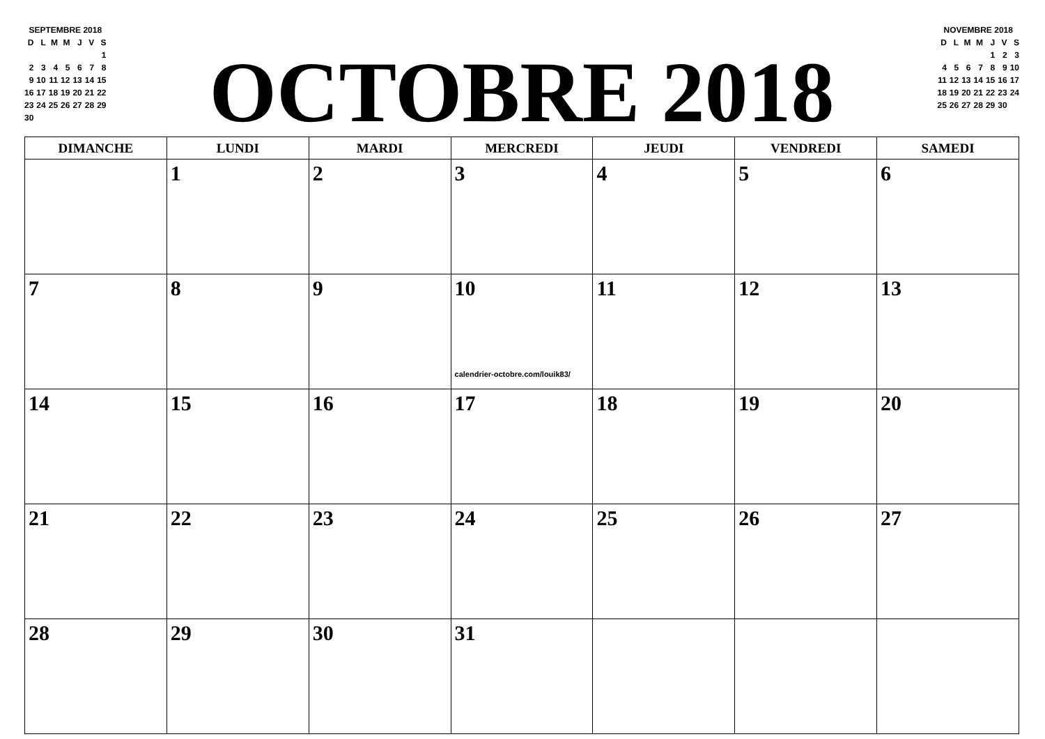SEPTEMBRE 2018
| D | L | M | M | J | V | S |
| | | | | | | 1 |
| 2 | 3 | 4 | 5 | 6 | 7 | 8 |
| 9 | 10 | 11 | 12 | 13 | 14 | 15 |
| 16 | 17 | 18 | 19 | 20 | 21 | 22 |
| 23 | 24 | 25 | 26 | 27 | 28 | 29 |
| 30 | | | | | | |
OCTOBRE 2018
NOVEMBRE 2018
| D | L | M | M | J | V | S |
| | | | | 1 | 2 | 3 |
| 4 | 5 | 6 | 7 | 8 | 9 | 10 |
| 11 | 12 | 13 | 14 | 15 | 16 | 17 |
| 18 | 19 | 20 | 21 | 22 | 23 | 24 |
| 25 | 26 | 27 | 28 | 29 | 30 | |
| DIMANCHE | LUNDI | MARDI | MERCREDI | JEUDI | VENDREDI | SAMEDI |
| --- | --- | --- | --- | --- | --- | --- |
| | 1 | 2 | 3 | 4 | 5 | 6 |
| 7 | 8 | 9 | 10 calendrier-octobre.com/louik83/ | 11 | 12 | 13 |
| 14 | 15 | 16 | 17 | 18 | 19 | 20 |
| 21 | 22 | 23 | 24 | 25 | 26 | 27 |
| 28 | 29 | 30 | 31 | | | |